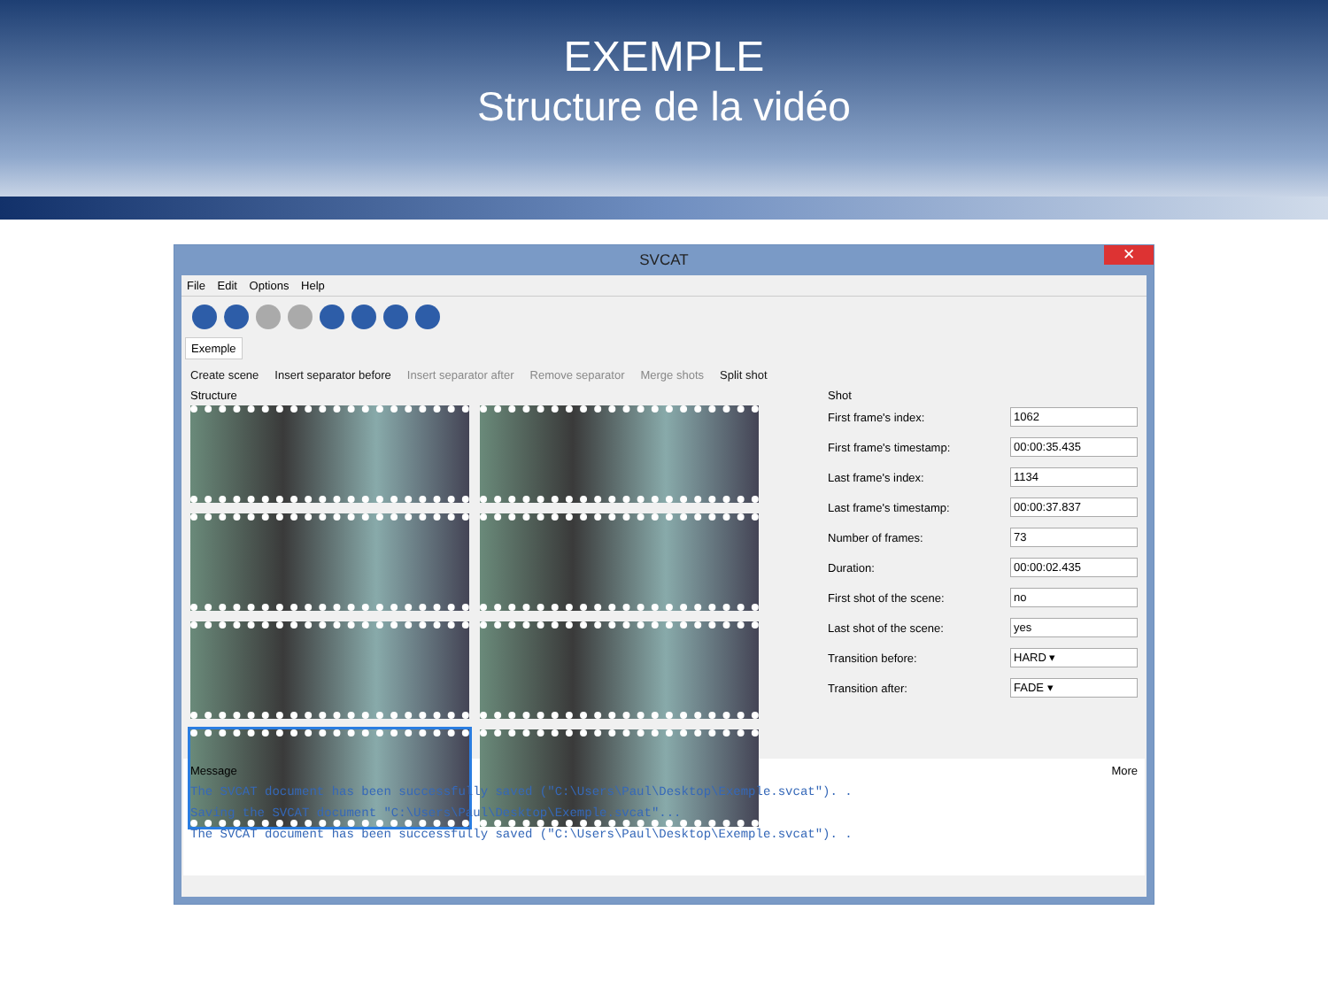EXEMPLE
Structure de la vidéo
SVCAT ✕
File Edit Options Help
Exemple
Create scene Insert separator before Insert separator after Remove separator Merge shots Split shot
Structure Shot
First frame's index: 1062
First frame's timestamp: 00:00:35.435
Last frame's index: 1134
Last frame's timestamp: 00:00:37.837
Number of frames: 73
Duration: 00:00:02.435
First shot of the scene: no
Last shot of the scene: yes
Transition before: HARD ▾
Transition after: FADE ▾
Message More
The SVCAT document has been successfully saved ("C:\Users\Paul\Desktop\Exemple.svcat"). .
Saving the SVCAT document "C:\Users\Paul\Desktop\Exemple.svcat"...
The SVCAT document has been successfully saved ("C:\Users\Paul\Desktop\Exemple.svcat"). .